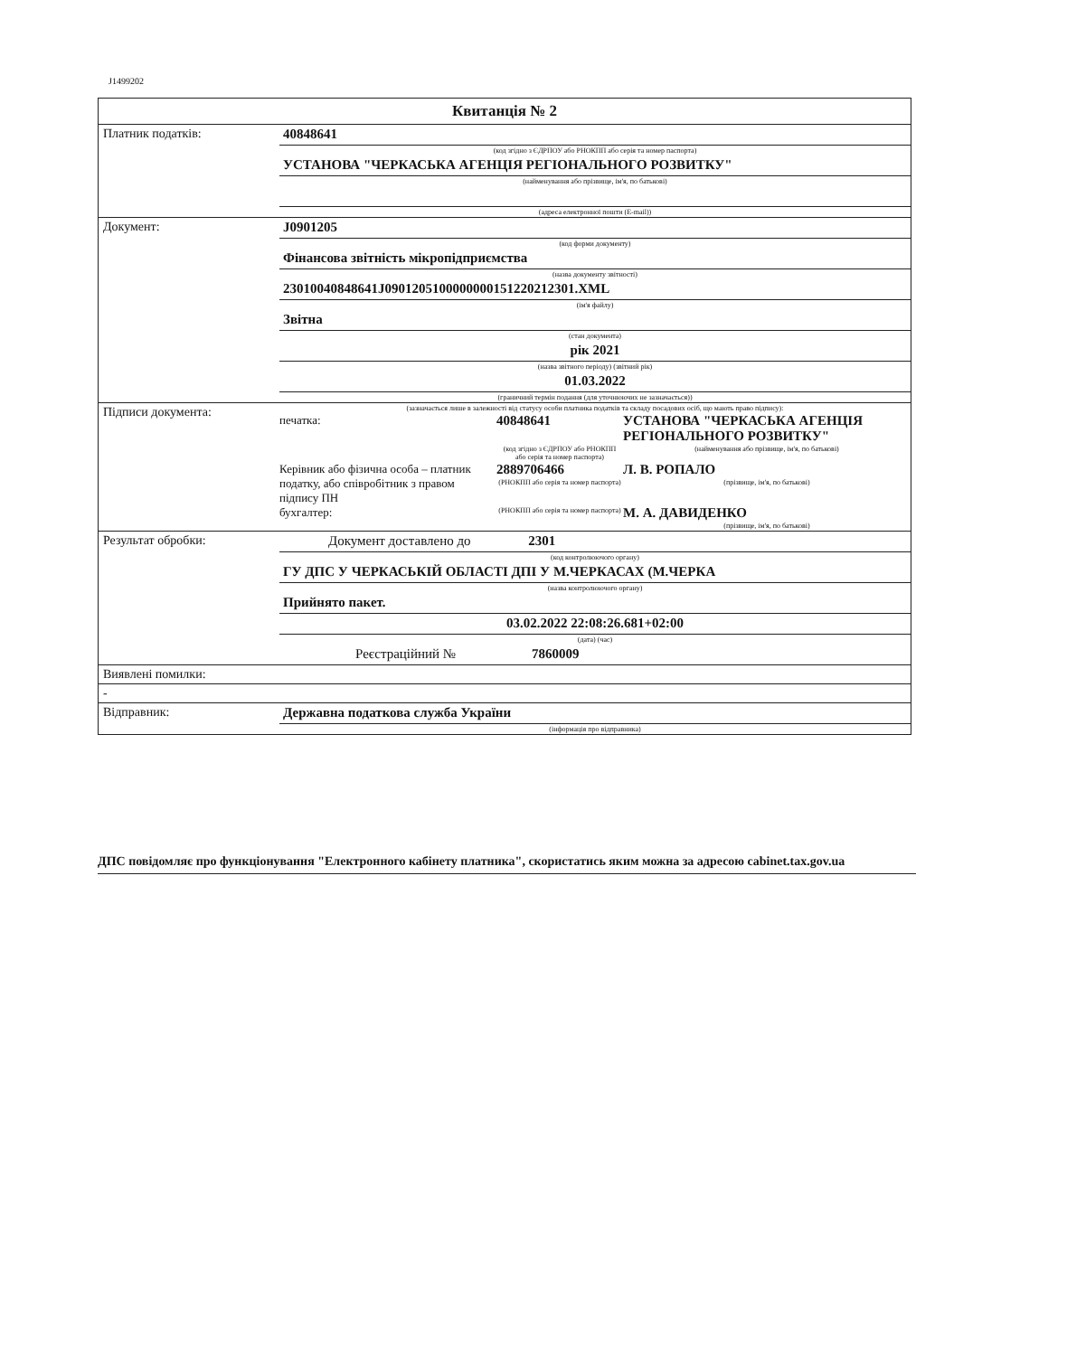J1499202
Квитанція № 2
Платник податків: 40848641
(код згідно з ЄДРПОУ або РНОКПП або серія та номер паспорта)
УСТАНОВА "ЧЕРКАСЬКА АГЕНЦІЯ РЕГІОНАЛЬНОГО РОЗВИТКУ"
(найменування або прізвище, ім'я, по батькові)
(адреса електронної пошти (E-mail))
Документ: J0901205
(код форми документу)
Фінансова звітність мікропідприємства
(назва документу звітності)
23010040848641J0901205100000000151220212301.XML
(ім'я файлу)
Звітна
(стан документа)
рік 2021
(назва звітного періоду) (звітний рік)
01.03.2022
(граничний термін подання (для уточнюючих не зазначається))
Підписи документа:
(зазначається лише в залежності від статусу особи платника податків та складу посадових осіб, що мають право підпису):
печатка:
40848641
УСТАНОВА "ЧЕРКАСЬКА АГЕНЦІЯ РЕГІОНАЛЬНОГО РОЗВИТКУ"
(код згідно з ЄДРПОУ або РНОКПП або серія та номер паспорта)
(найменування або прізвище, ім'я, по батькові)
Керівник або фізична особа – платник податку, або співробітник з правом підпису ПН
2889706466
(РНОКПП або серія та номер паспорта)
Л. В. РОПАЛО
(прізвище, ім'я, по батькові)
бухгалтер:
(РНОКПП або серія та номер паспорта)
М. А. ДАВИДЕНКО
(прізвище, ім'я, по батькові)
Результат обробки: Документ доставлено до 2301
(код контролюючого органу)
ГУ ДПС У ЧЕРКАСЬКІЙ ОБЛАСТІ ДПІ У М.ЧЕРКАСАХ (М.ЧЕРКА
(назва контролюючого органу)
Прийнято пакет.
03.02.2022 22:08:26.681+02:00
(дата) (час)
Реєстраційний № 7860009
Виявлені помилки:
-
Відправник: Державна податкова служба України
(інформація про відправника)
ДПС повідомляє про функціонування "Електронного кабінету платника", скористатись яким можна за адресою cabinet.tax.gov.ua